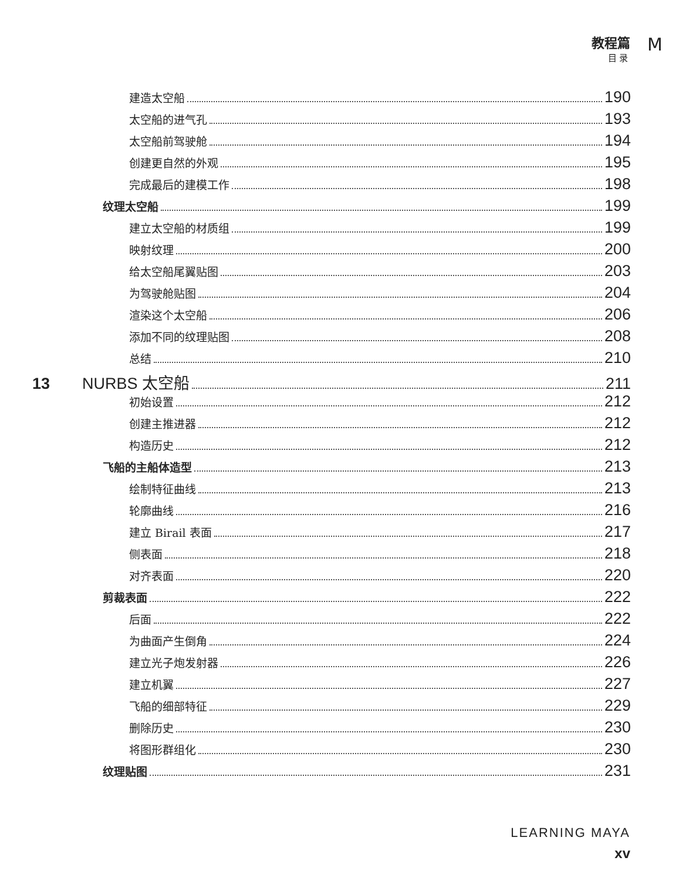教程篇
目录
M
建造太空船 190
太空船的进气孔 193
太空船前驾驶舱 194
创建更自然的外观 195
完成最后的建模工作 198
纹理太空船 199
建立太空船的材质组 199
映射纹理 200
给太空船尾翼贴图 203
为驾驶舱贴图 204
渲染这个太空船 206
添加不同的纹理贴图 208
总结 210
13 NURBS 太空船 211
初始设置 212
创建主推进器 212
构造历史 212
飞船的主船体造型 213
绘制特征曲线 213
轮廓曲线 216
建立 Birail 表面 217
侧表面 218
对齐表面 220
剪裁表面 222
后面 222
为曲面产生倒角 224
建立光子炮发射器 226
建立机翼 227
飞船的细部特征 229
删除历史 230
将图形群组化 230
纹理贴图 231
LEARNING MAYA
xv